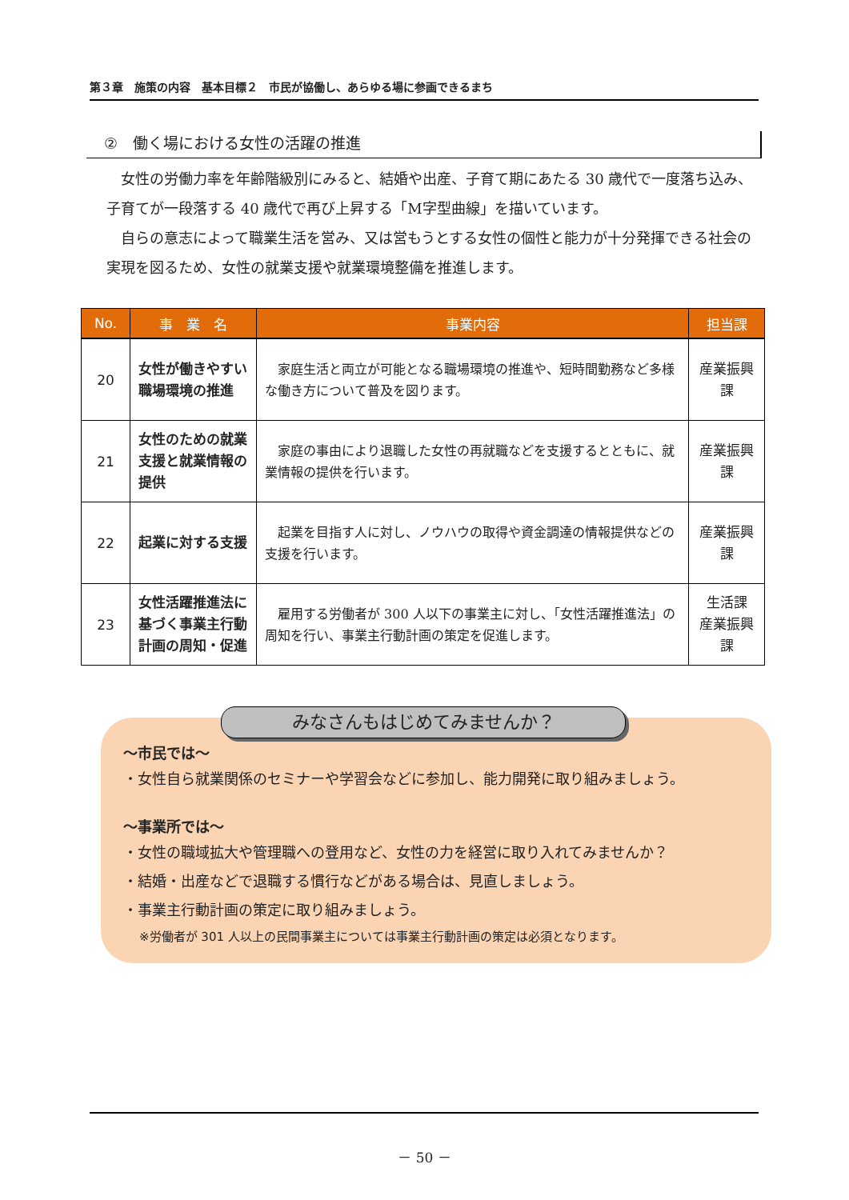第３章　施策の内容　基本目標２　市民が協働し、あらゆる場に参画できるまち
②　働く場における女性の活躍の推進
女性の労働力率を年齢階級別にみると、結婚や出産、子育て期にあたる 30 歳代で一度落ち込み、子育てが一段落する 40 歳代で再び上昇する「M字型曲線」を描いています。
自らの意志によって職業生活を営み、又は営もうとする女性の個性と能力が十分発揮できる社会の実現を図るため、女性の就業支援や就業環境整備を推進します。
| No. | 事 業 名 | 事業内容 | 担当課 |
| --- | --- | --- | --- |
| 20 | 女性が働きやすい職場環境の推進 | 家庭生活と両立が可能となる職場環境の推進や、短時間勤務など多様な働き方について普及を図ります。 | 産業振興課 |
| 21 | 女性のための就業支援と就業情報の提供 | 家庭の事由により退職した女性の再就職などを支援するとともに、就業情報の提供を行います。 | 産業振興課 |
| 22 | 起業に対する支援 | 起業を目指す人に対し、ノウハウの取得や資金調達の情報提供などの支援を行います。 | 産業振興課 |
| 23 | 女性活躍推進法に基づく事業主行動計画の周知・促進 | 雇用する労働者が 300 人以下の事業主に対し、「女性活躍推進法」の周知を行い、事業主行動計画の策定を促進します。 | 生活課 産業振興課 |
～市民では～
・女性自ら就業関係のセミナーや学習会などに参加し、能力開発に取り組みましょう。
～事業所では～
・女性の職域拡大や管理職への登用など、女性の力を経営に取り入れてみませんか？
・結婚・出産などで退職する慣行などがある場合は、見直しましょう。
・事業主行動計画の策定に取り組みましょう。
※労働者が 301 人以上の民間事業主については事業主行動計画の策定は必須となります。
みなさんもはじめてみませんか？
－ 50 －